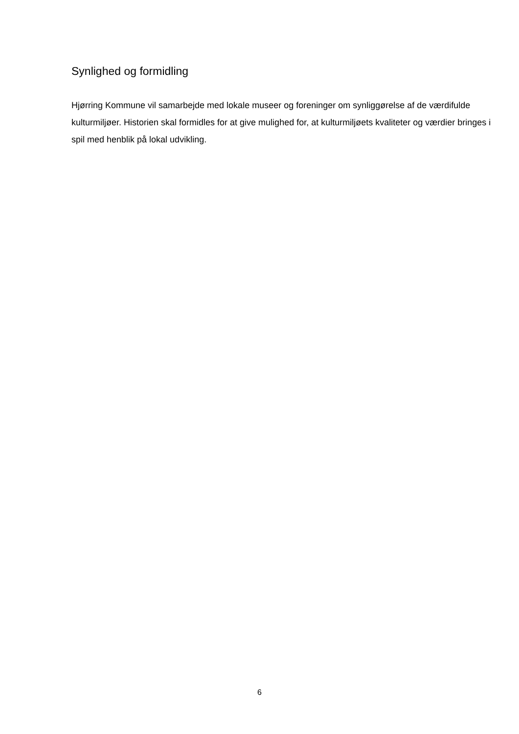Synlighed og formidling
Hjørring Kommune vil samarbejde med lokale museer og foreninger om synliggørelse af de værdifulde kulturmiljøer. Historien skal formidles for at give mulighed for, at kulturmiljøets kvaliteter og værdier bringes i spil med henblik på lokal udvikling.
6